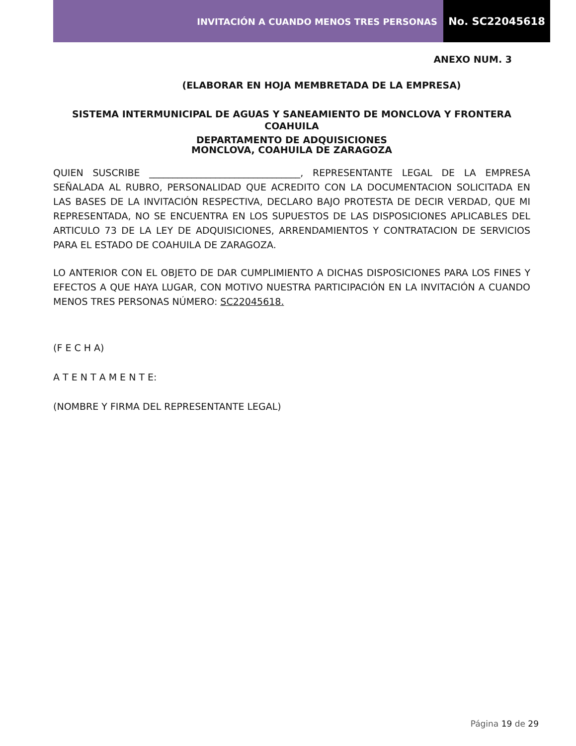INVITACIÓN A CUANDO MENOS TRES PERSONAS
No. SC22045618
ANEXO NUM. 3
(ELABORAR EN HOJA MEMBRETADA DE LA EMPRESA)
SISTEMA INTERMUNICIPAL DE AGUAS Y SANEAMIENTO DE MONCLOVA Y FRONTERA COAHUILA
DEPARTAMENTO DE ADQUISICIONES
MONCLOVA, COAHUILA DE ZARAGOZA
QUIEN SUSCRIBE ________________________________, REPRESENTANTE LEGAL DE LA EMPRESA SEÑALADA AL RUBRO, PERSONALIDAD QUE ACREDITO CON LA DOCUMENTACION SOLICITADA EN LAS BASES DE LA INVITACIÓN RESPECTIVA, DECLARO BAJO PROTESTA DE DECIR VERDAD, QUE MI REPRESENTADA, NO SE ENCUENTRA EN LOS SUPUESTOS DE LAS DISPOSICIONES APLICABLES DEL ARTICULO 73 DE LA LEY DE ADQUISICIONES, ARRENDAMIENTOS Y CONTRATACION DE SERVICIOS PARA EL ESTADO DE COAHUILA DE ZARAGOZA.
LO ANTERIOR CON EL OBJETO DE DAR CUMPLIMIENTO A DICHAS DISPOSICIONES PARA LOS FINES Y EFECTOS A QUE HAYA LUGAR, CON MOTIVO NUESTRA PARTICIPACIÓN EN LA INVITACIÓN A CUANDO MENOS TRES PERSONAS NÚMERO: SC22045618.
(F E C H A)
A T E N T A M E N T E:
(NOMBRE Y FIRMA DEL REPRESENTANTE LEGAL)
Página 19 de 29